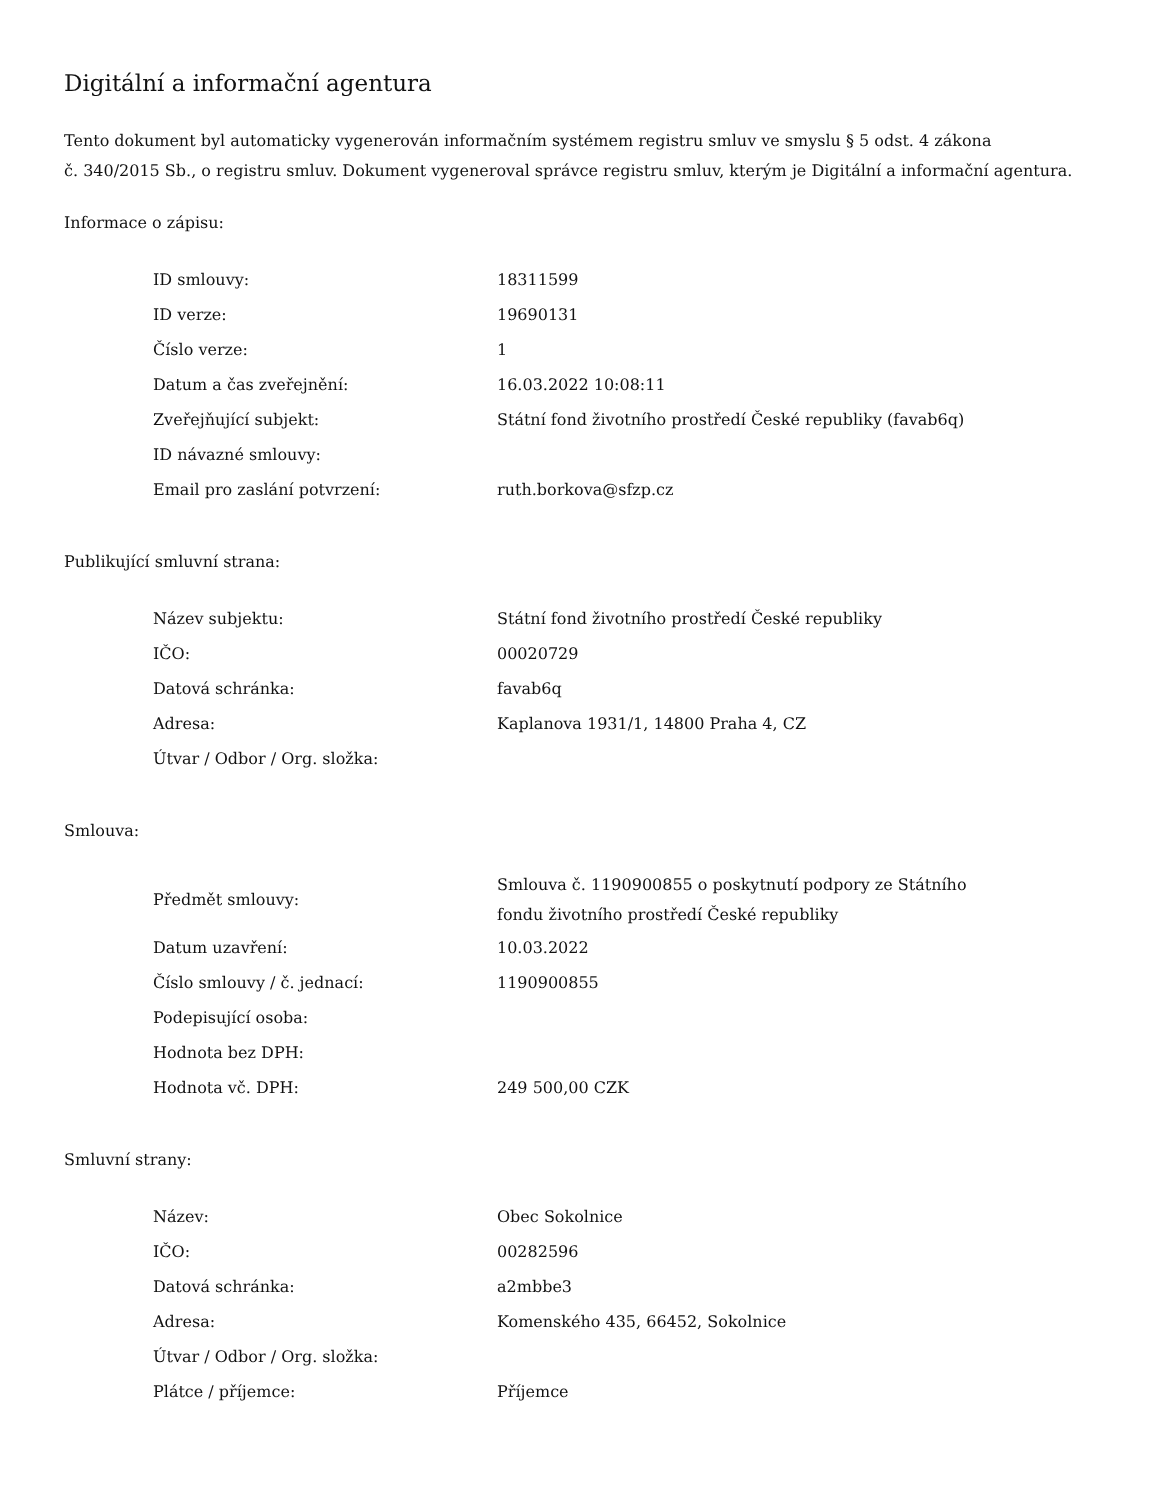Digitální a informační agentura
Tento dokument byl automaticky vygenerován informačním systémem registru smluv ve smyslu § 5 odst. 4 zákona
č. 340/2015 Sb., o registru smluv. Dokument vygeneroval správce registru smluv, kterým je Digitální a informační agentura.
Informace o zápisu:
| ID smlouvy: | 18311599 |
| ID verze: | 19690131 |
| Číslo verze: | 1 |
| Datum a čas zveřejnění: | 16.03.2022 10:08:11 |
| Zveřejňující subjekt: | Státní fond životního prostředí České republiky (favab6q) |
| ID návazné smlouvy: | |
| Email pro zaslání potvrzení: | ruth.borkova@sfzp.cz |
Publikující smluvní strana:
| Název subjektu: | Státní fond životního prostředí České republiky |
| IČO: | 00020729 |
| Datová schránka: | favab6q |
| Adresa: | Kaplanova 1931/1, 14800 Praha 4, CZ |
| Útvar / Odbor / Org. složka: | |
Smlouva:
| Předmět smlouvy: | Smlouva č. 1190900855 o poskytnutí podpory ze Státního fondu životního prostředí České republiky |
| Datum uzavření: | 10.03.2022 |
| Číslo smlouvy / č. jednací: | 1190900855 |
| Podepisující osoba: | |
| Hodnota bez DPH: | |
| Hodnota vč. DPH: | 249 500,00 CZK |
Smluvní strany:
| Název: | Obec Sokolnice |
| IČO: | 00282596 |
| Datová schránka: | a2mbbe3 |
| Adresa: | Komenského 435, 66452, Sokolnice |
| Útvar / Odbor / Org. složka: | |
| Plátce / příjemce: | Příjemce |